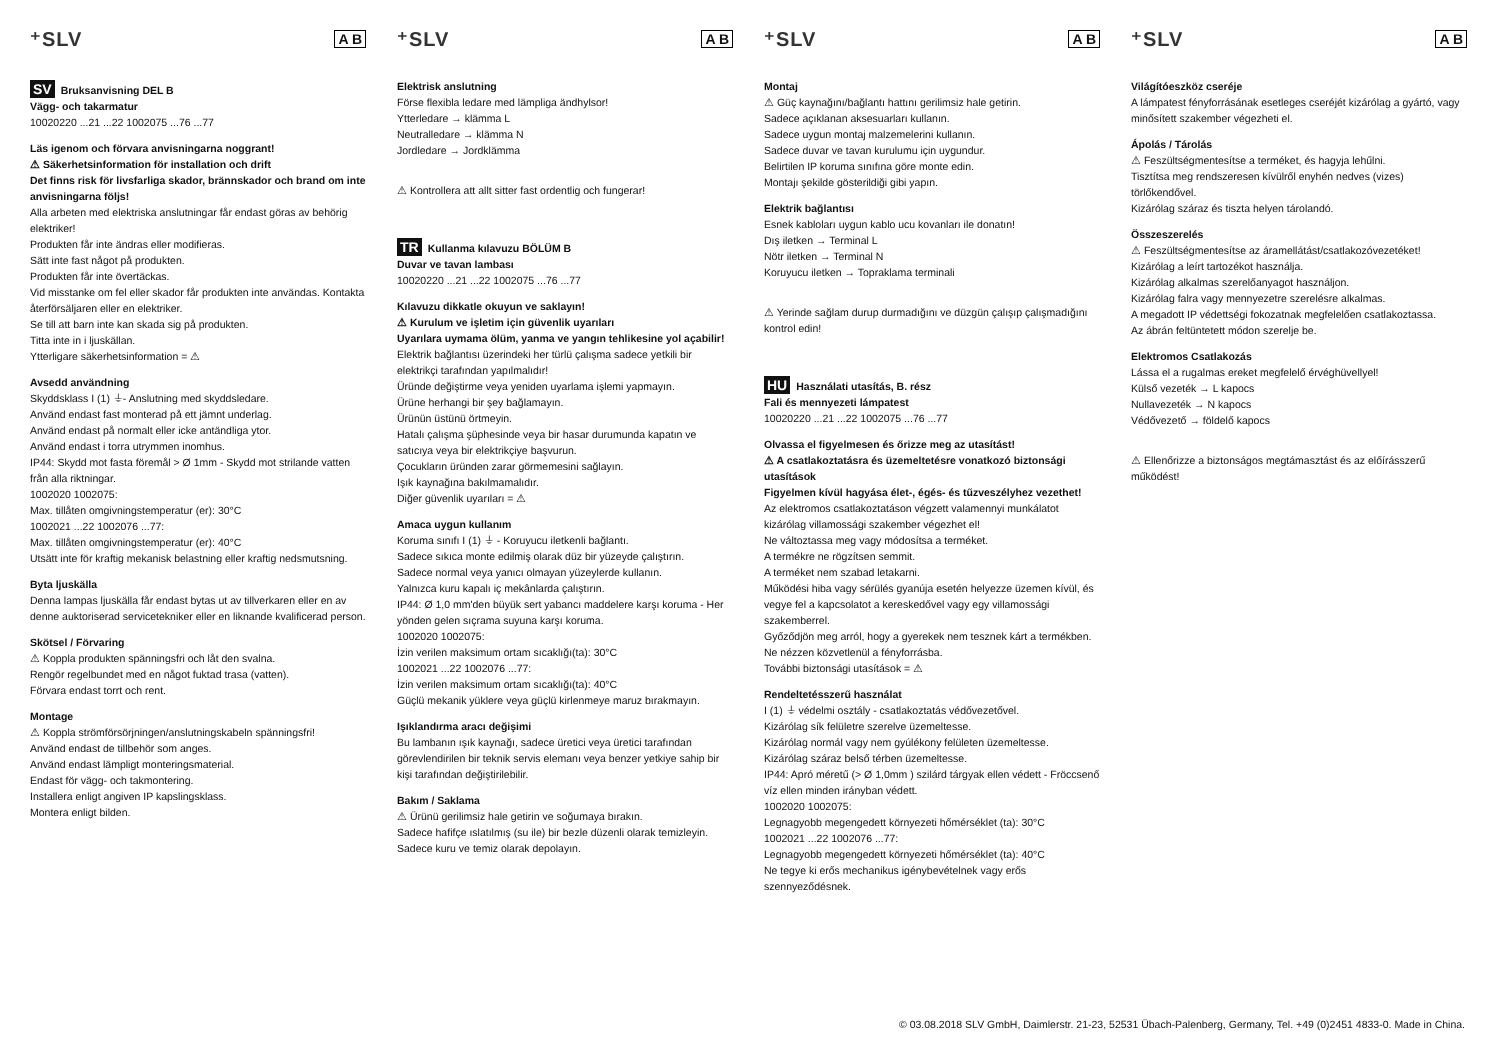⁺SLV A B
SV Bruksanvisning DEL B
Vägg- och takarmatur
10020220 ...21 ...22 1002075 ...76 ...77
Läs igenom och förvara anvisningarna noggrant!
⚠ Säkerhetsinformation för installation och drift
Det finns risk för livsfarliga skador, brännskador och brand om inte anvisningarna följs!
Alla arbeten med elektriska anslutningar får endast göras av behörig elektriker!
Produkten får inte ändras eller modifieras.
Sätt inte fast något på produkten.
Produkten får inte övertäckas.
Vid misstanke om fel eller skador får produkten inte användas. Kontakta återförsäljaren eller en elektriker.
Se till att barn inte kan skada sig på produkten.
Titta inte in i ljuskällan.
Ytterligare säkerhetsinformation = ⚠
Avsedd användning
Skyddsklass I (1) ⏚- Anslutning med skyddsledare.
Använd endast fast monterad på ett jämnt underlag.
Använd endast på normalt eller icke antändliga ytor.
Använd endast i torra utrymmen inomhus.
IP44: Skydd mot fasta föremål > Ø 1mm - Skydd mot strilande vatten från alla riktningar.
1002020 1002075:
Max. tillåten omgivningstemperatur (er): 30°C
1002021 ...22 1002076 ...77:
Max. tillåten omgivningstemperatur (er): 40°C
Utsätt inte för kraftig mekanisk belastning eller kraftig nedsmutsning.
Byta ljuskälla
Denna lampas ljuskälla får endast bytas ut av tillverkaren eller en av denne auktoriserad servicetekniker eller en liknande kvalificerad person.
Skötsel / Förvaring
⚠ Koppla produkten spänningsfri och låt den svalna.
Rengör regelbundet med en något fuktad trasa (vatten).
Förvara endast torrt och rent.
Montage
⚠ Koppla strömförsörjningen/anslutningskabeln spänningsfri!
Använd endast de tillbehör som anges.
Använd endast lämpligt monteringsmaterial.
Endast för vägg- och takmontering.
Installera enligt angiven IP kapslingsklass.
Montera enligt bilden.
⁺SLV A B
Elektrisk anslutning
Förse flexibla ledare med lämpliga ändhylsor!
Ytterledare → klämma L
Neutralledare → klämma N
Jordledare → Jordklämma
⚠ Kontrollera att allt sitter fast ordentlig och fungerar!
TR Kullanma kılavuzu BÖLÜM B
Duvar ve tavan lambası
10020220 ...21 ...22 1002075 ...76 ...77
Kılavuzu dikkatle okuyun ve saklayın!
⚠ Kurulum ve işletim için güvenlik uyarıları
Uyarılara uymama ölüm, yanma ve yangın tehlikesine yol açabilir!
Elektrik bağlantısı üzerindeki her türlü çalışma sadece yetkili bir elektrikçi tarafından yapılmalıdır!
Üründe değiştirme veya yeniden uyarlama işlemi yapmayın.
Ürüne herhangi bir şey bağlamayın.
Ürünün üstünü örtmeyin.
Hatalı çalışma şüphesinde veya bir hasar durumunda kapatın ve satıcıya veya bir elektrikçiye başvurun.
Çocukların üründen zarar görmemesini sağlayın.
Işık kaynağına bakılmamalıdır.
Diğer güvenlik uyarıları = ⚠
Amaca uygun kullanım
Koruma sınıfı I (1) ⏚ - Koruyucu iletkenli bağlantı.
Sadece sıkıca monte edilmiş olarak düz bir yüzeyde çalıştırın.
Sadece normal veya yanıcı olmayan yüzeylerde kullanın.
Yalnızca kuru kapalı iç mekânlarda çalıştırın.
IP44: Ø 1,0 mm'den büyük sert yabancı maddelere karşı koruma - Her yönden gelen sıçrama suyuna karşı koruma.
1002020 1002075:
İzin verilen maksimum ortam sıcaklığı(ta): 30°C
1002021 ...22 1002076 ...77:
İzin verilen maksimum ortam sıcaklığı(ta): 40°C
Güçlü mekanik yüklere veya güçlü kirlenmeye maruz bırakmayın.
Işıklandırma aracı değişimi
Bu lambanın ışık kaynağı, sadece üretici veya üretici tarafından görevlendirilen bir teknik servis elemanı veya benzer yetkiye sahip bir kişi tarafından değiştirilebilir.
Bakım / Saklama
⚠ Ürünü gerilimsiz hale getirin ve soğumaya bırakın.
Sadece hafifçe ıslatılmış (su ile) bir bezle düzenli olarak temizleyin.
Sadece kuru ve temiz olarak depolayın.
⁺SLV A B
Montaj
⚠ Güç kaynağını/bağlantı hattını gerilimsiz hale getirin.
Sadece açıklanan aksesuarları kullanın.
Sadece uygun montaj malzemelerini kullanın.
Sadece duvar ve tavan kurulumu için uygundur.
Belirtilen IP koruma sınıfına göre monte edin.
Montajı şekilde gösterildiği gibi yapın.
Elektrik bağlantısı
Esnek kabloları uygun kablo ucu kovanları ile donatın!
Dış iletken → Terminal L
Nötr iletken → Terminal N
Koruyucu iletken → Topraklama terminali
⚠ Yerinde sağlam durup durmadığını ve düzgün çalışıp çalışmadığını kontrol edin!
HU Használati utasítás, B. rész
Fali és mennyezeti lámpatest
10020220 ...21 ...22 1002075 ...76 ...77
Olvassa el figyelmesen és őrizze meg az utasítást!
⚠ A csatlakoztatásra és üzemeltetésre vonatkozó biztonsági utasítások
Figyelmen kívül hagyása élet-, égés- és tűzveszélyhez vezethet!
Az elektromos csatlakoztatáson végzett valamennyi munkálatot kizárólag villamossági szakember végezhet el!
Ne változtassa meg vagy módosítsa a terméket.
A termékre ne rögzítsen semmit.
A terméket nem szabad letakarni.
Működési hiba vagy sérülés gyanúja esetén helyezze üzemen kívül, és vegye fel a kapcsolatot a kereskedővel vagy egy villamossági szakemberrel.
Győződjön meg arról, hogy a gyerekek nem tesznek kárt a termékben.
Ne nézzen közvetlenül a fényforrásba.
További biztonsági utasítások = ⚠
Rendeltetésszerű használat
I (1) ⏚ védelmi osztály - csatlakoztatás védővezetővel.
Kizárólag sík felületre szerelve üzemeltesse.
Kizárólag normál vagy nem gyúlékony felületen üzemeltesse.
Kizárólag száraz belső térben üzemeltesse.
IP44: Apró méretű (> Ø 1,0mm ) szilárd tárgyak ellen védett - Fröccsenő víz ellen minden irányban védett.
1002020 1002075:
Legnagyobb megengedett környezeti hőmérséklet (ta): 30°C
1002021 ...22 1002076 ...77:
Legnagyobb megengedett környezeti hőmérséklet (ta): 40°C
Ne tegye ki erős mechanikus igénybevételnek vagy erős szennyeződésnek.
⁺SLV A B
Világítóeszköz cseréje
A lámpatest fényforrásának esetleges cseréjét kizárólag a gyártó, vagy minősített szakember végezheti el.
Ápolás / Tárolás
⚠ Feszültségmentesítse a terméket, és hagyja lehűlni.
Tisztítsa meg rendszeresen kívülről enyhén nedves (vizes) törlőkendővel.
Kizárólag száraz és tiszta helyen tárolandó.
Összeszerelés
⚠ Feszültségmentesítse az áramellátást/csatlakozóvezetéket!
Kizárólag a leírt tartozékot használja.
Kizárólag alkalmas szerelőanyagot használjon.
Kizárólag falra vagy mennyezetre szerelésre alkalmas.
A megadott IP védettségi fokozatnak megfelelően csatlakoztassa.
Az ábrán feltüntetett módon szerelje be.
Elektromos Csatlakozás
Lássa el a rugalmas ereket megfelelő érvéghüvellyel!
Külső vezeték → L kapocs
Nullavezeték → N kapocs
Védővezető → földelő kapocs
⚠ Ellenőrizze a biztonságos megtámasztást és az előírásszerű működést!
© 03.08.2018 SLV GmbH, Daimlerstr. 21-23, 52531 Übach-Palenberg, Germany, Tel. +49 (0)2451 4833-0. Made in China.